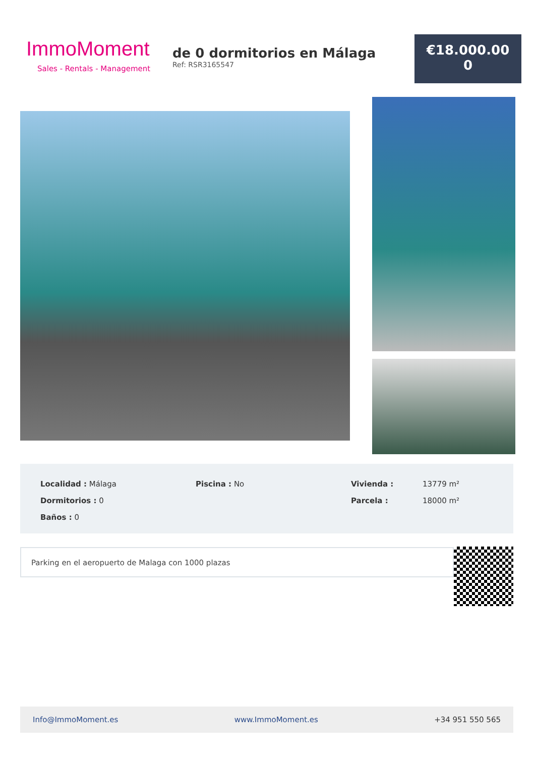ImmoMoment
Sales - Rentals - Management
de 0 dormitorios en Málaga
Ref: RSR3165547
€18.000.00
0
Localidad : Málaga
Dormitorios : 0
Baños : 0
Piscina : No Vivienda :
Parcela :
13779 m²
18000 m²
Parking en el aeropuerto de Malaga con 1000 plazas
Info@ImmoMoment.es www.ImmoMoment.es +34 951 550 565